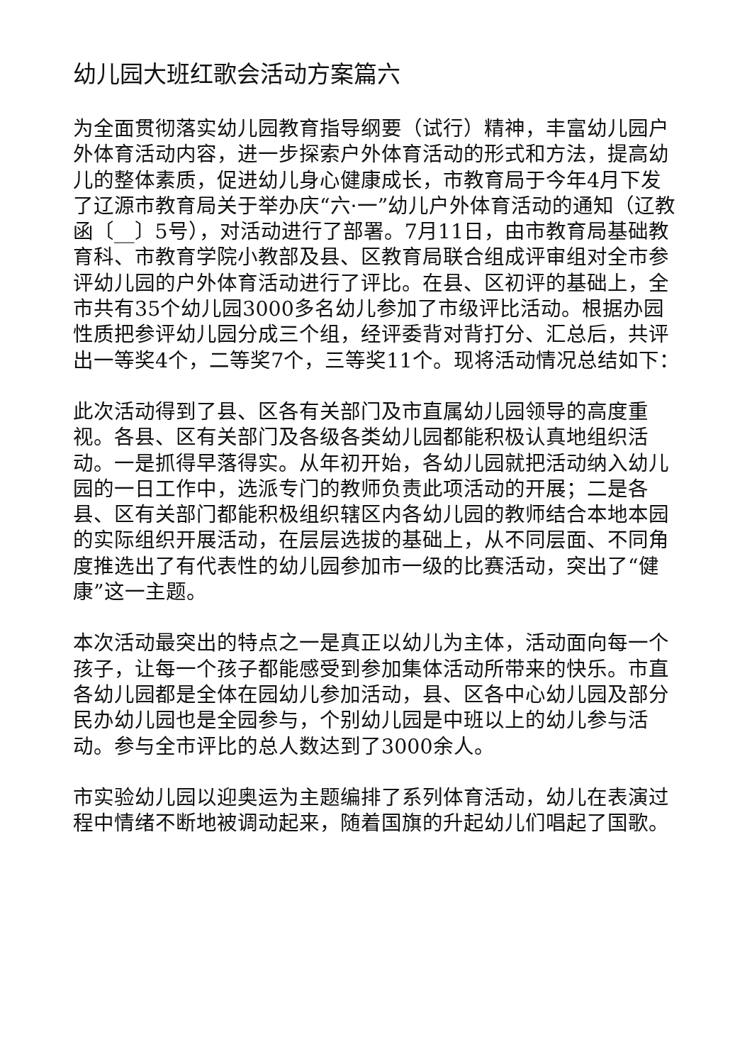幼儿园大班红歌会活动方案篇六
为全面贯彻落实幼儿园教育指导纲要（试行）精神，丰富幼儿园户外体育活动内容，进一步探索户外体育活动的形式和方法，提高幼儿的整体素质，促进幼儿身心健康成长，市教育局于今年4月下发了辽源市教育局关于举办庆“六·一”幼儿户外体育活动的通知（辽教函〔__〕5号），对活动进行了部署。7月11日，由市教育局基础教育科、市教育学院小教部及县、区教育局联合组成评审组对全市参评幼儿园的户外体育活动进行了评比。在县、区初评的基础上，全市共有35个幼儿园3000多名幼儿参加了市级评比活动。根据办园性质把参评幼儿园分成三个组，经评委背对背打分、汇总后，共评出一等奖4个，二等奖7个，三等奖11个。现将活动情况总结如下：
此次活动得到了县、区各有关部门及市直属幼儿园领导的高度重视。各县、区有关部门及各级各类幼儿园都能积极认真地组织活动。一是抓得早落得实。从年初开始，各幼儿园就把活动纳入幼儿园的一日工作中，选派专门的教师负责此项活动的开展；二是各县、区有关部门都能积极组织辖区内各幼儿园的教师结合本地本园的实际组织开展活动，在层层选拔的基础上，从不同层面、不同角度推选出了有代表性的幼儿园参加市一级的比赛活动，突出了“健康”这一主题。
本次活动最突出的特点之一是真正以幼儿为主体，活动面向每一个孩子，让每一个孩子都能感受到参加集体活动所带来的快乐。市直各幼儿园都是全体在园幼儿参加活动，县、区各中心幼儿园及部分民办幼儿园也是全园参与，个别幼儿园是中班以上的幼儿参与活动。参与全市评比的总人数达到了3000余人。
市实验幼儿园以迎奥运为主题编排了系列体育活动，幼儿在表演过程中情绪不断地被调动起来，随着国旗的升起幼儿们唱起了国歌。